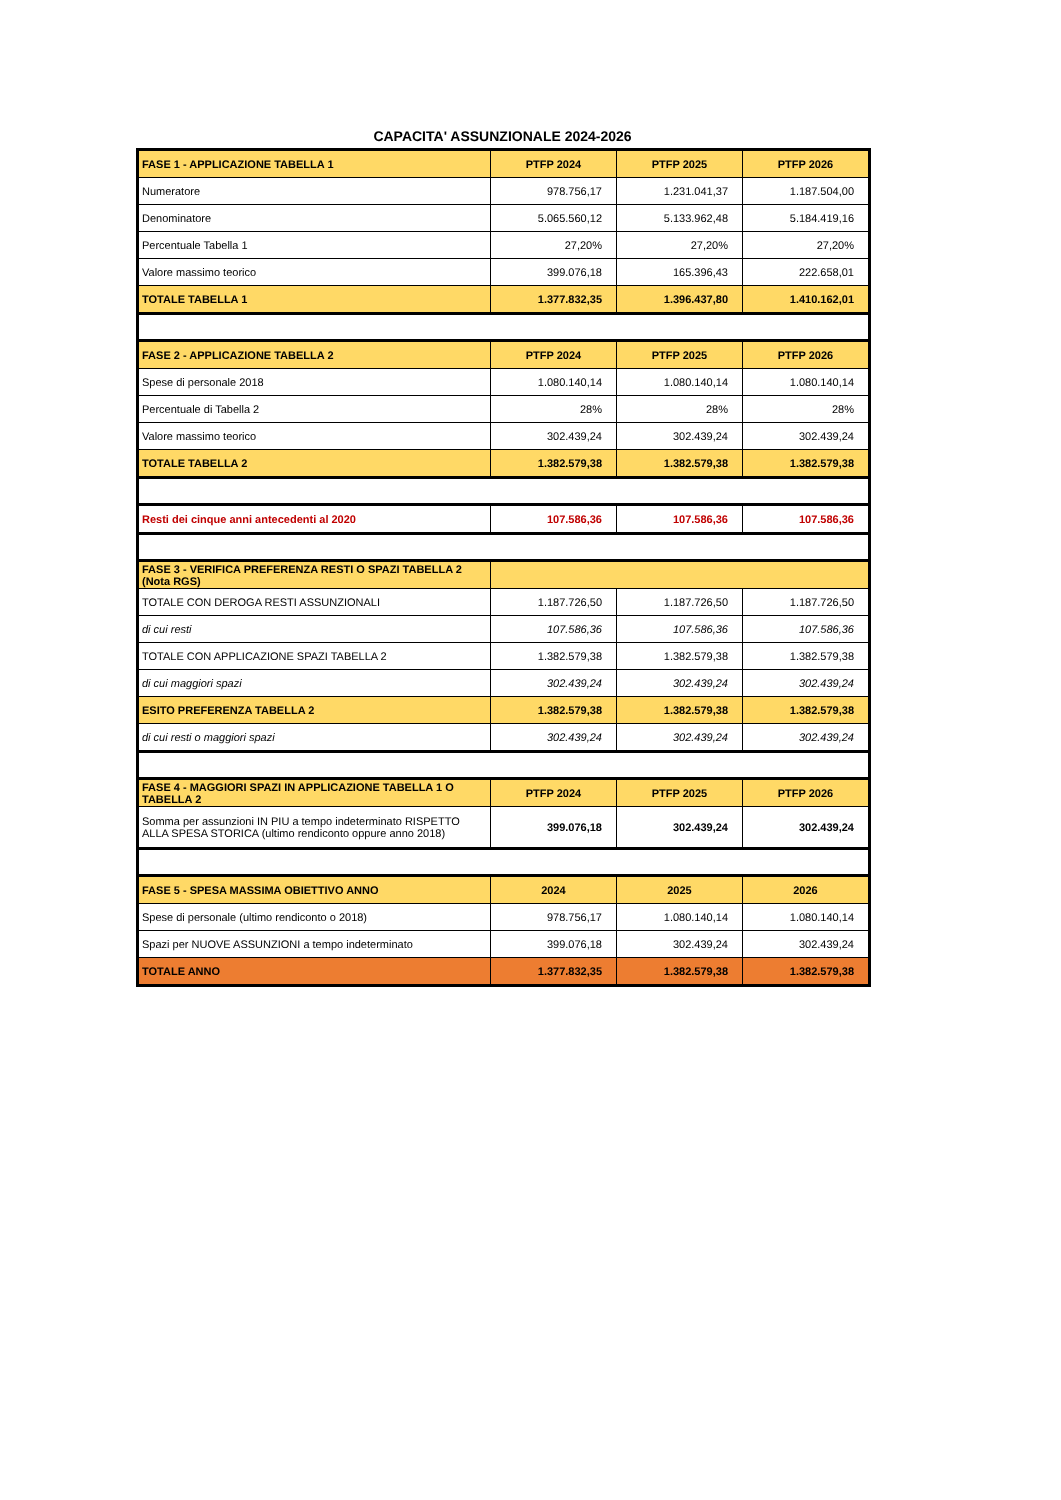CAPACITA' ASSUNZIONALE 2024-2026
| FASE 1 - APPLICAZIONE TABELLA 1 | PTFP 2024 | PTFP 2025 | PTFP 2026 |
| --- | --- | --- | --- |
| Numeratore | 978.756,17 | 1.231.041,37 | 1.187.504,00 |
| Denominatore | 5.065.560,12 | 5.133.962,48 | 5.184.419,16 |
| Percentuale Tabella 1 | 27,20% | 27,20% | 27,20% |
| Valore massimo teorico | 399.076,18 | 165.396,43 | 222.658,01 |
| TOTALE TABELLA 1 | 1.377.832,35 | 1.396.437,80 | 1.410.162,01 |
| FASE 2 - APPLICAZIONE TABELLA 2 | PTFP 2024 | PTFP 2025 | PTFP 2026 |
| Spese di personale 2018 | 1.080.140,14 | 1.080.140,14 | 1.080.140,14 |
| Percentuale di Tabella 2 | 28% | 28% | 28% |
| Valore massimo teorico | 302.439,24 | 302.439,24 | 302.439,24 |
| TOTALE TABELLA 2 | 1.382.579,38 | 1.382.579,38 | 1.382.579,38 |
| Resti dei cinque anni antecedenti al 2020 | 107.586,36 | 107.586,36 | 107.586,36 |
| FASE 3 - VERIFICA PREFERENZA RESTI O SPAZI TABELLA 2 (Nota RGS) | | | |
| TOTALE CON DEROGA RESTI ASSUNZIONALI | 1.187.726,50 | 1.187.726,50 | 1.187.726,50 |
| di cui resti | 107.586,36 | 107.586,36 | 107.586,36 |
| TOTALE CON APPLICAZIONE SPAZI TABELLA 2 | 1.382.579,38 | 1.382.579,38 | 1.382.579,38 |
| di cui maggiori spazi | 302.439,24 | 302.439,24 | 302.439,24 |
| ESITO PREFERENZA TABELLA 2 | 1.382.579,38 | 1.382.579,38 | 1.382.579,38 |
| di cui resti o maggiori spazi | 302.439,24 | 302.439,24 | 302.439,24 |
| FASE 4 - MAGGIORI SPAZI IN APPLICAZIONE TABELLA 1 O TABELLA 2 | PTFP 2024 | PTFP 2025 | PTFP 2026 |
| Somma per assunzioni IN PIU a tempo indeterminato RISPETTO ALLA SPESA STORICA (ultimo rendiconto oppure anno 2018) | 399.076,18 | 302.439,24 | 302.439,24 |
| FASE 5 - SPESA MASSIMA OBIETTIVO ANNO | 2024 | 2025 | 2026 |
| Spese di personale (ultimo rendiconto o 2018) | 978.756,17 | 1.080.140,14 | 1.080.140,14 |
| Spazi per NUOVE ASSUNZIONI a tempo indeterminato | 399.076,18 | 302.439,24 | 302.439,24 |
| TOTALE ANNO | 1.377.832,35 | 1.382.579,38 | 1.382.579,38 |